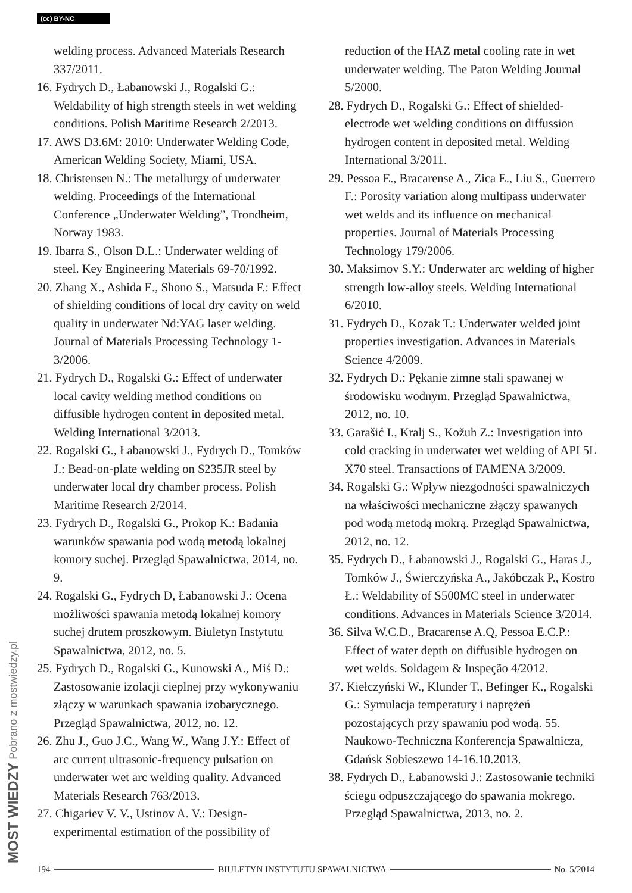(cc) BY-NC
MOST WIEDZY Pobrano z mostwiedzy.pl
welding process. Advanced Materials Research 337/2011.
16. Fydrych D., Łabanowski J., Rogalski G.: Weldability of high strength steels in wet welding conditions. Polish Maritime Research 2/2013.
17. AWS D3.6M: 2010: Underwater Welding Code, American Welding Society, Miami, USA.
18. Christensen N.: The metallurgy of underwater welding. Proceedings of the International Conference „Underwater Welding”, Trondheim, Norway 1983.
19. Ibarra S., Olson D.L.: Underwater welding of steel. Key Engineering Materials 69-70/1992.
20. Zhang X., Ashida E., Shono S., Matsuda F.: Effect of shielding conditions of local dry cavity on weld quality in underwater Nd:YAG laser welding. Journal of Materials Processing Technology 1-3/2006.
21. Fydrych D., Rogalski G.: Effect of underwater local cavity welding method conditions on diffusible hydrogen content in deposited metal. Welding International 3/2013.
22. Rogalski G., Łabanowski J., Fydrych D., Tomków J.: Bead-on-plate welding on S235JR steel by underwater local dry chamber process. Polish Maritime Research 2/2014.
23. Fydrych D., Rogalski G., Prokop K.: Badania warunków spawania pod wodą metodą lokalnej komory suchej. Przegląd Spawalnictwa, 2014, no. 9.
24. Rogalski G., Fydrych D, Łabanowski J.: Ocena możliwości spawania metodą lokalnej komory suchej drutem proszkowym. Biuletyn Instytutu Spawalnictwa, 2012, no. 5.
25. Fydrych D., Rogalski G., Kunowski A., Miś D.: Zastosowanie izolacji cieplnej przy wykonywaniu złączy w warunkach spawania izobarycznego. Przegląd Spawalnictwa, 2012, no. 12.
26. Zhu J., Guo J.C., Wang W., Wang J.Y.: Effect of arc current ultrasonic-frequency pulsation on underwater wet arc welding quality. Advanced Materials Research 763/2013.
27. Chigariev V. V., Ustinov A. V.: Design-experimental estimation of the possibility of
reduction of the HAZ metal cooling rate in wet underwater welding. The Paton Welding Journal 5/2000.
28. Fydrych D., Rogalski G.: Effect of shielded-electrode wet welding conditions on diffussion hydrogen content in deposited metal. Welding International 3/2011.
29. Pessoa E., Bracarense A., Zica E., Liu S., Guerrero F.: Porosity variation along multipass underwater wet welds and its influence on mechanical properties. Journal of Materials Processing Technology 179/2006.
30. Maksimov S.Y.: Underwater arc welding of higher strength low-alloy steels. Welding International 6/2010.
31. Fydrych D., Kozak T.: Underwater welded joint properties investigation. Advances in Materials Science 4/2009.
32. Fydrych D.: Pękanie zimne stali spawanej w środowisku wodnym. Przegląd Spawalnictwa, 2012, no. 10.
33. Garašić I., Kralj S., Kožuh Z.: Investigation into cold cracking in underwater wet welding of API 5L X70 steel. Transactions of FAMENA 3/2009.
34. Rogalski G.: Wpływ niezgodności spawalniczych na właściwości mechaniczne złączy spawanych pod wodą metodą mokrą. Przegląd Spawalnictwa, 2012, no. 12.
35. Fydrych D., Łabanowski J., Rogalski G., Haras J., Tomków J., Świerczyńska A., Jakóbczak P., Kostro Ł.: Weldability of S500MC steel in underwater conditions. Advances in Materials Science 3/2014.
36. Silva W.C.D., Bracarense A.Q, Pessoa E.C.P.: Effect of water depth on diffusible hydrogen on wet welds. Soldagem & Inspeção 4/2012.
37. Kiełczyński W., Klunder T., Befinger K., Rogalski G.: Symulacja temperatury i naprężeń pozostających przy spawaniu pod wodą. 55. Naukowo-Techniczna Konferencja Spawalnicza, Gdańsk Sobieszewo 14-16.10.2013.
38. Fydrych D., Łabanowski J.: Zastosowanie techniki ściegu odpuszczającego do spawania mokrego. Przegląd Spawalnictwa, 2013, no. 2.
194 BIULETYN INSTYTUTU SPAWALNICTWA No. 5/2014